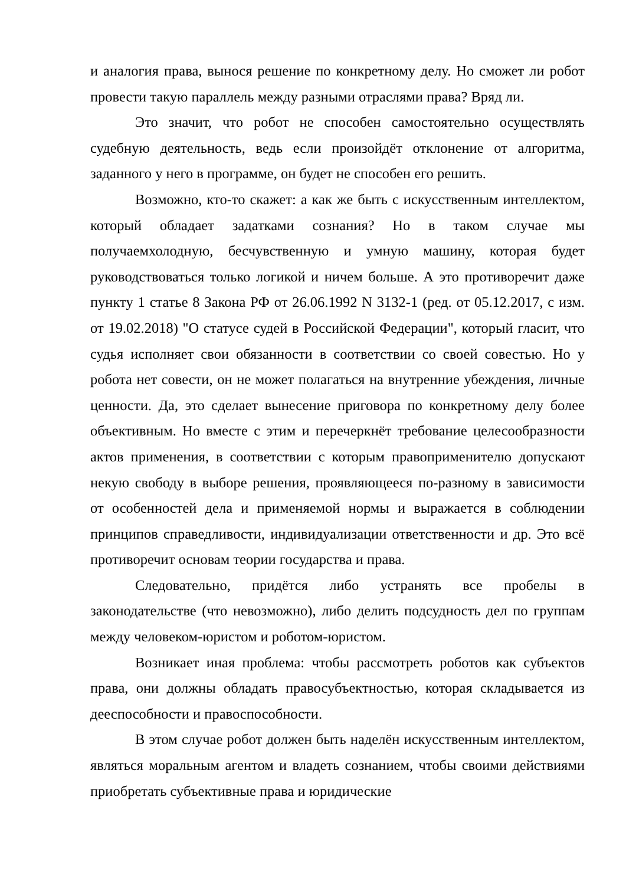и аналогия права, вынося решение по конкретному делу. Но сможет ли робот провести такую параллель между разными отраслями права? Вряд ли.
Это значит, что робот не способен самостоятельно осуществлять судебную деятельность, ведь если произойдёт отклонение от алгоритма, заданного у него в программе, он будет не способен его решить.
Возможно, кто-то скажет: а как же быть с искусственным интеллектом, который обладает задатками сознания? Но в таком случае мы получаемхолодную, бесчувственную и умную машину, которая будет руководствоваться только логикой и ничем больше. А это противоречит даже пункту 1 статье 8 Закона РФ от 26.06.1992 N 3132-1 (ред. от 05.12.2017, с изм. от 19.02.2018) "О статусе судей в Российской Федерации", который гласит, что судья исполняет свои обязанности в соответствии со своей совестью. Но у робота нет совести, он не может полагаться на внутренние убеждения, личные ценности. Да, это сделает вынесение приговора по конкретному делу более объективным. Но вместе с этим и перечеркнёт требование целесообразности актов применения, в соответствии с которым правоприменителю допускают некую свободу в выборе решения, проявляющееся по-разному в зависимости от особенностей дела и применяемой нормы и выражается в соблюдении принципов справедливости, индивидуализации ответственности и др. Это всё противоречит основам теории государства и права.
Следовательно, придётся либо устранять все пробелы в законодательстве (что невозможно), либо делить подсудность дел по группам между человеком-юристом и роботом-юристом.
Возникает иная проблема: чтобы рассмотреть роботов как субъектов права, они должны обладать правосубъектностью, которая складывается из дееспособности и правоспособности.
В этом случае робот должен быть наделён искусственным интеллектом, являться моральным агентом и владеть сознанием, чтобы своими действиями приобретать субъективные права и юридические